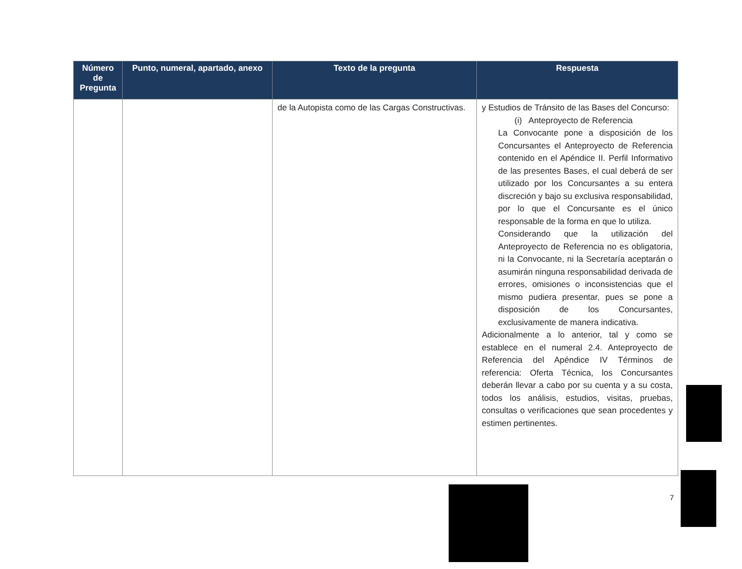| Número de Pregunta | Punto, numeral, apartado, anexo | Texto de la pregunta | Respuesta |
| --- | --- | --- | --- |
| | | de la Autopista como de las Cargas Constructivas. | y Estudios de Tránsito de las Bases del Concurso: (i) Anteproyecto de Referencia La Convocante pone a disposición de los Concursantes el Anteproyecto de Referencia contenido en el Apéndice II. Perfil Informativo de las presentes Bases, el cual deberá de ser utilizado por los Concursantes a su entera discreción y bajo su exclusiva responsabilidad, por lo que el Concursante es el único responsable de la forma en que lo utiliza. Considerando que la utilización del Anteproyecto de Referencia no es obligatoria, ni la Convocante, ni la Secretaría aceptarán o asumirán ninguna responsabilidad derivada de errores, omisiones o inconsistencias que el mismo pudiera presentar, pues se pone a disposición de los Concursantes, exclusivamente de manera indicativa. Adicionalmente a lo anterior, tal y como se establece en el numeral 2.4. Anteproyecto de Referencia del Apéndice IV Términos de referencia: Oferta Técnica, los Concursantes deberán llevar a cabo por su cuenta y a su costa, todos los análisis, estudios, visitas, pruebas, consultas o verificaciones que sean procedentes y estimen pertinentes. |
7